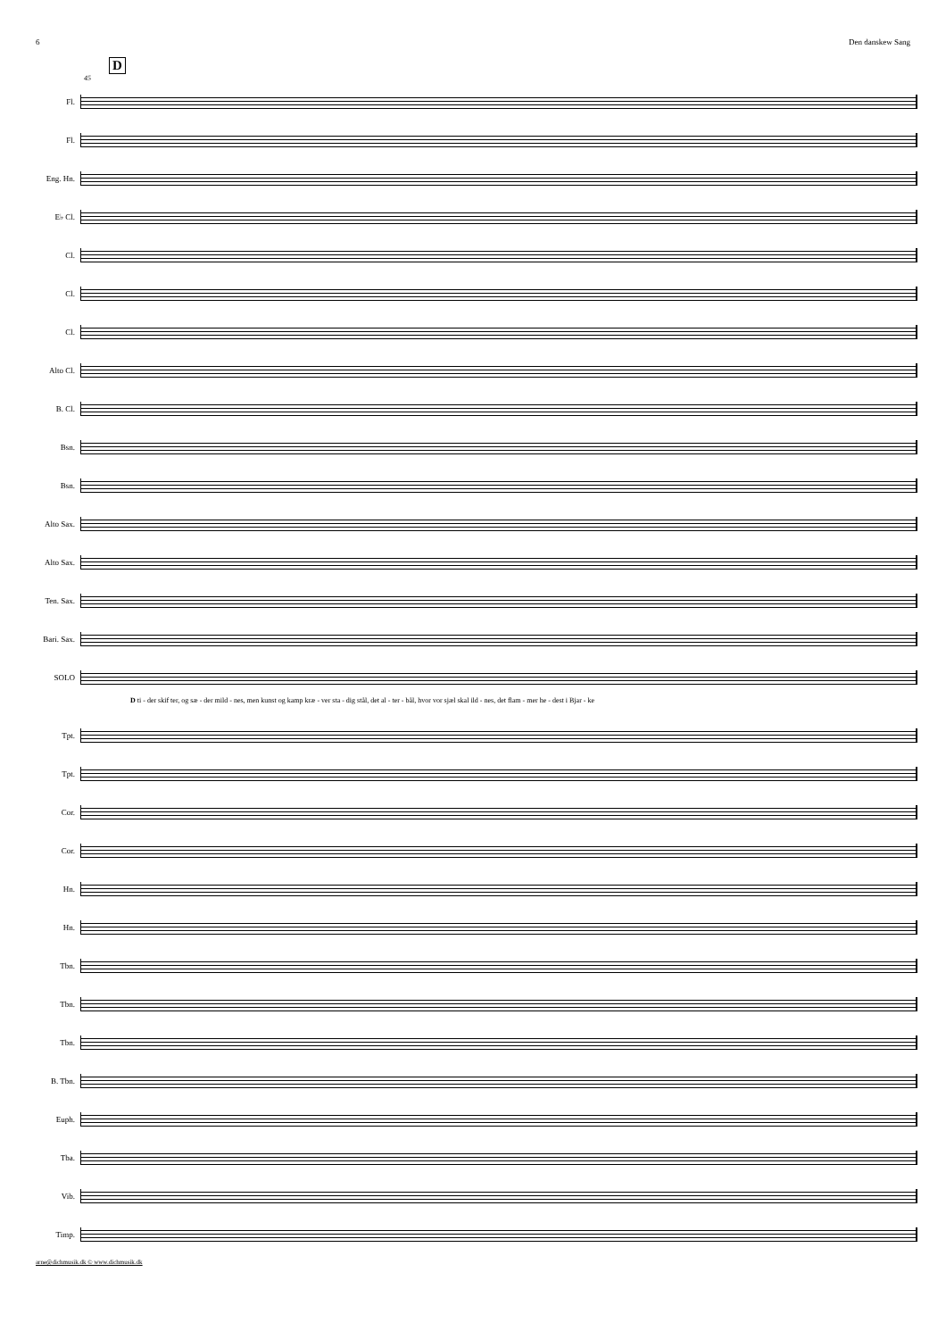6 Den danskew Sang
D
45
Fl.
Fl.
Eng. Hn.
E♭ Cl.
Cl.
Cl.
Cl.
Alto Cl.
B. Cl.
Bsn.
Bsn.
Alto Sax.
Alto Sax.
Ten. Sax.
Bari. Sax.
SOLO
D ti - der skif ter, og sæ - der mild - nes, men kunst og kamp kræ - ver sta - dig stål, det al - ter - bål, hvor vor sjæl skal ild - nes, det flam - mer he - dest i Bjar - ke
Tpt.
Tpt.
Cor.
Cor.
Hn.
Hn.
Tbn.
Tbn.
Tbn.
B. Tbn.
Euph.
Tba.
Vib.
Timp.
arne@dichmusik.dk © www.dichmusik.dk